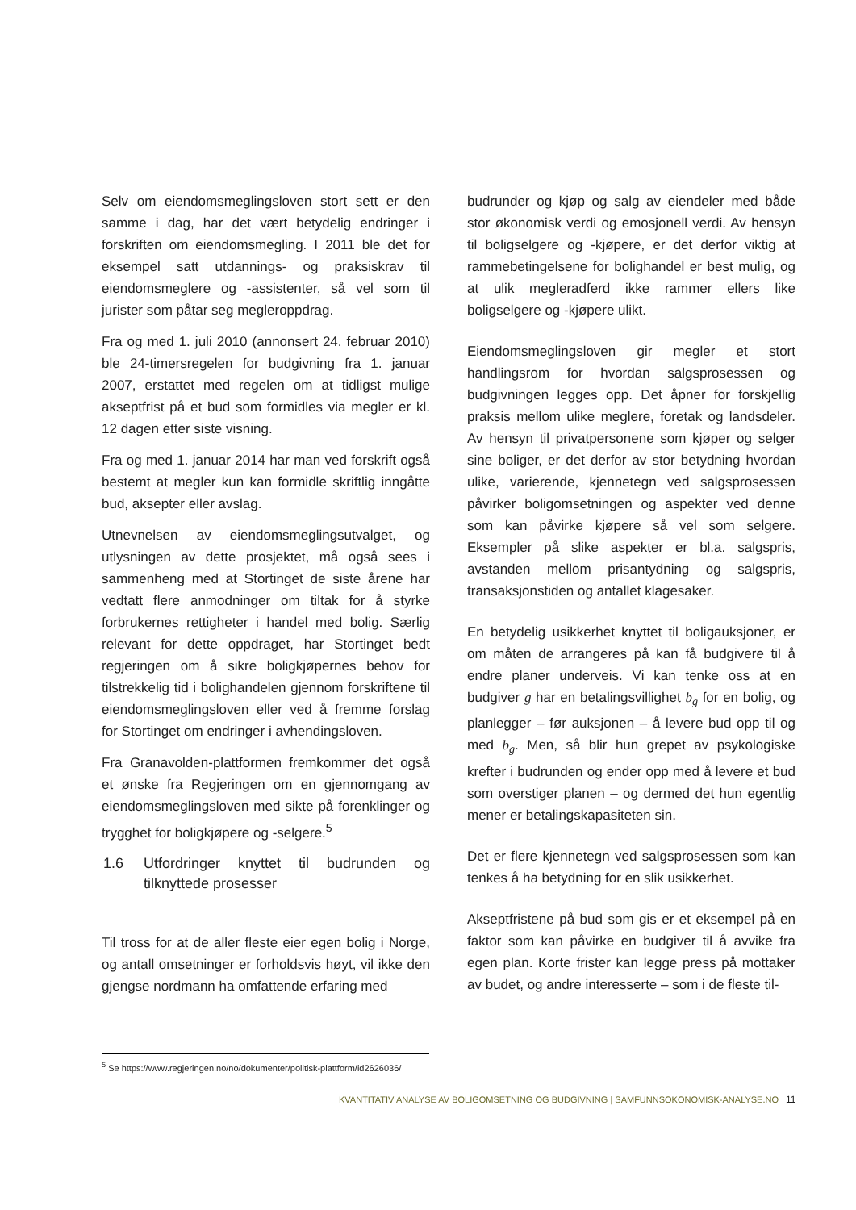Selv om eiendomsmeglingsloven stort sett er den samme i dag, har det vært betydelig endringer i forskriften om eiendomsmegling. I 2011 ble det for eksempel satt utdannings- og praksiskrav til eiendomsmeglere og -assistenter, så vel som til jurister som påtar seg megleroppdrag.
Fra og med 1. juli 2010 (annonsert 24. februar 2010) ble 24-timersregelen for budgivning fra 1. januar 2007, erstattet med regelen om at tidligst mulige akseptfrist på et bud som formidles via megler er kl. 12 dagen etter siste visning.
Fra og med 1. januar 2014 har man ved forskrift også bestemt at megler kun kan formidle skriftlig inngåtte bud, aksepter eller avslag.
Utnevnelsen av eiendomsmeglingsutvalget, og utlysningen av dette prosjektet, må også sees i sammenheng med at Stortinget de siste årene har vedtatt flere anmodninger om tiltak for å styrke forbrukernes rettigheter i handel med bolig. Særlig relevant for dette oppdraget, har Stortinget bedt regjeringen om å sikre boligkjøpernes behov for tilstrekkelig tid i bolighandelen gjennom forskriftene til eiendomsmeglingsloven eller ved å fremme forslag for Stortinget om endringer i avhendingsloven.
Fra Granavolden-plattformen fremkommer det også et ønske fra Regjeringen om en gjennomgang av eiendomsmeglingsloven med sikte på forenklinger og trygghet for boligkjøpere og -selgere.<sup>5</sup>
1.6 Utfordringer knyttet til budrunden og tilknyttede prosesser
Til tross for at de aller fleste eier egen bolig i Norge, og antall omsetninger er forholdsvis høyt, vil ikke den gjengse nordmann ha omfattende erfaring med
budrunder og kjøp og salg av eiendeler med både stor økonomisk verdi og emosjonell verdi. Av hensyn til boligselgere og -kjøpere, er det derfor viktig at rammebetingelsene for bolighandel er best mulig, og at ulik megleradferd ikke rammer ellers like boligselgere og -kjøpere ulikt.
Eiendomsmeglingsloven gir megler et stort handlingsrom for hvordan salgsprosessen og budgivningen legges opp. Det åpner for forskjellig praksis mellom ulike meglere, foretak og landsdeler. Av hensyn til privatpersonene som kjøper og selger sine boliger, er det derfor av stor betydning hvordan ulike, varierende, kjennetegn ved salgsprosessen påvirker boligomsetningen og aspekter ved denne som kan påvirke kjøpere så vel som selgere. Eksempler på slike aspekter er bl.a. salgspris, avstanden mellom prisantydning og salgspris, transaksjonstiden og antallet klagesaker.
En betydelig usikkerhet knyttet til boligauksjoner, er om måten de arrangeres på kan få budgivere til å endre planer underveis. Vi kan tenke oss at en budgiver g har en betalingsvillighet b<sub>g</sub> for en bolig, og planlegger – før auksjonen – å levere bud opp til og med b<sub>g</sub>. Men, så blir hun grepet av psykologiske krefter i budrunden og ender opp med å levere et bud som overstiger planen – og dermed det hun egentlig mener er betalingskapasiteten sin.
Det er flere kjennetegn ved salgsprosessen som kan tenkes å ha betydning for en slik usikkerhet.
Akseptfristene på bud som gis er et eksempel på en faktor som kan påvirke en budgiver til å avvike fra egen plan. Korte frister kan legge press på mottaker av budet, og andre interesserte – som i de fleste til-
<sup>5</sup> Se https://www.regjeringen.no/no/dokumenter/politisk-plattform/id2626036/
KVANTITATIV ANALYSE AV BOLIGOMSETNING OG BUDGIVNING | SAMFUNNSOKONOMISK-ANALYSE.NO
11